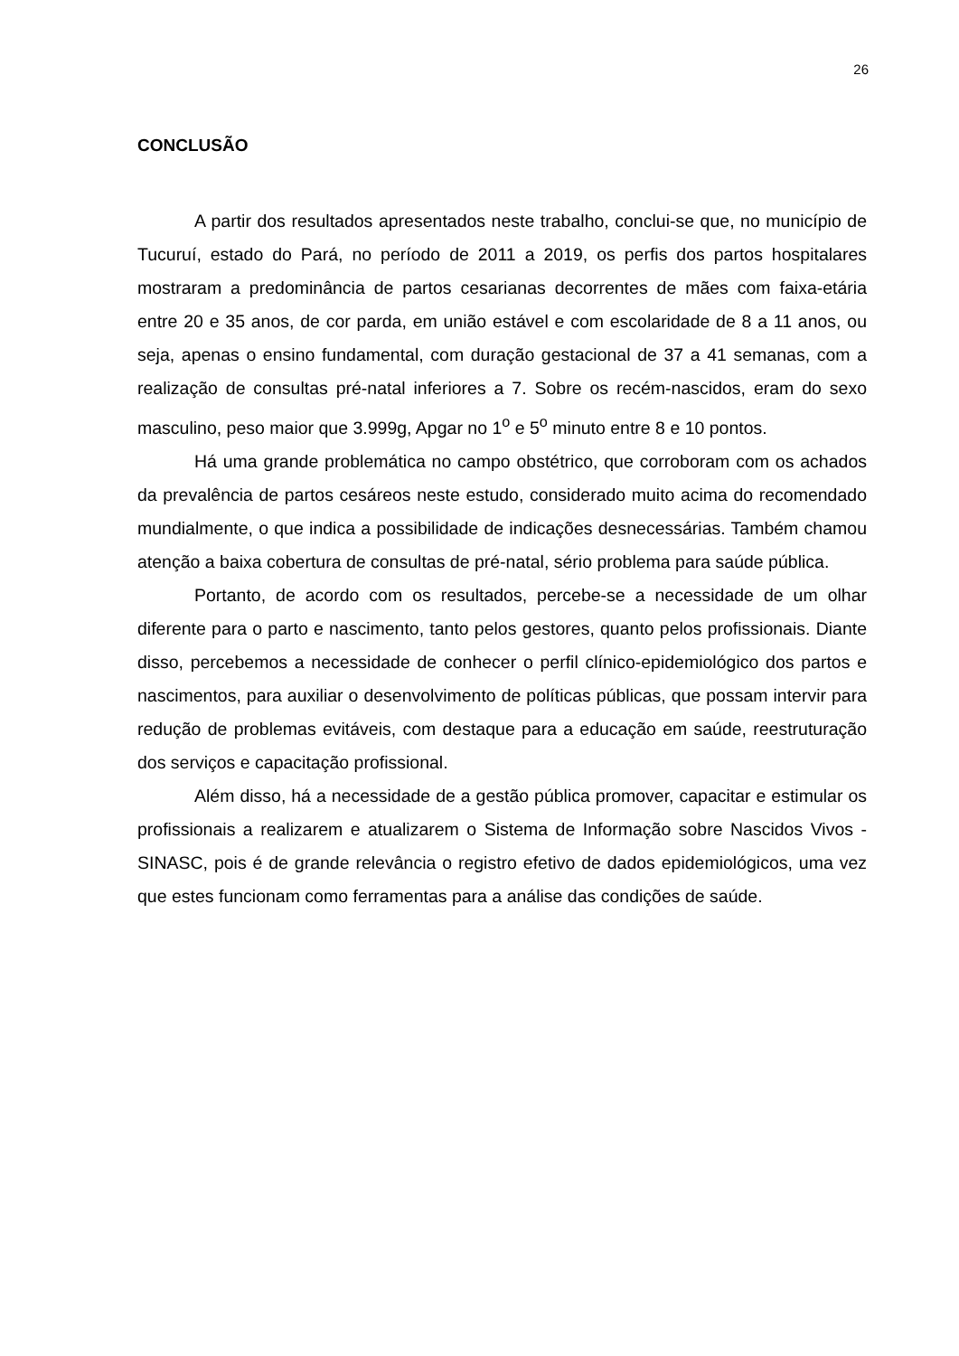26
CONCLUSÃO
A partir dos resultados apresentados neste trabalho, conclui-se que, no município de Tucuruí, estado do Pará, no período de 2011 a 2019, os perfis dos partos hospitalares mostraram a predominância de partos cesarianas decorrentes de mães com faixa-etária entre 20 e 35 anos, de cor parda, em união estável e com escolaridade de 8 a 11 anos, ou seja, apenas o ensino fundamental, com duração gestacional de 37 a 41 semanas, com a realização de consultas pré-natal inferiores a 7. Sobre os recém-nascidos, eram do sexo masculino, peso maior que 3.999g, Apgar no 1<sup>o</sup> e 5<sup>o</sup> minuto entre 8 e 10 pontos.
Há uma grande problemática no campo obstétrico, que corroboram com os achados da prevalência de partos cesáreos neste estudo, considerado muito acima do recomendado mundialmente, o que indica a possibilidade de indicações desnecessárias. Também chamou atenção a baixa cobertura de consultas de pré-natal, sério problema para saúde pública.
Portanto, de acordo com os resultados, percebe-se a necessidade de um olhar diferente para o parto e nascimento, tanto pelos gestores, quanto pelos profissionais. Diante disso, percebemos a necessidade de conhecer o perfil clínico-epidemiológico dos partos e nascimentos, para auxiliar o desenvolvimento de políticas públicas, que possam intervir para redução de problemas evitáveis, com destaque para a educação em saúde, reestruturação dos serviços e capacitação profissional.
Além disso, há a necessidade de a gestão pública promover, capacitar e estimular os profissionais a realizarem e atualizarem o Sistema de Informação sobre Nascidos Vivos - SINASC, pois é de grande relevância o registro efetivo de dados epidemiológicos, uma vez que estes funcionam como ferramentas para a análise das condições de saúde.